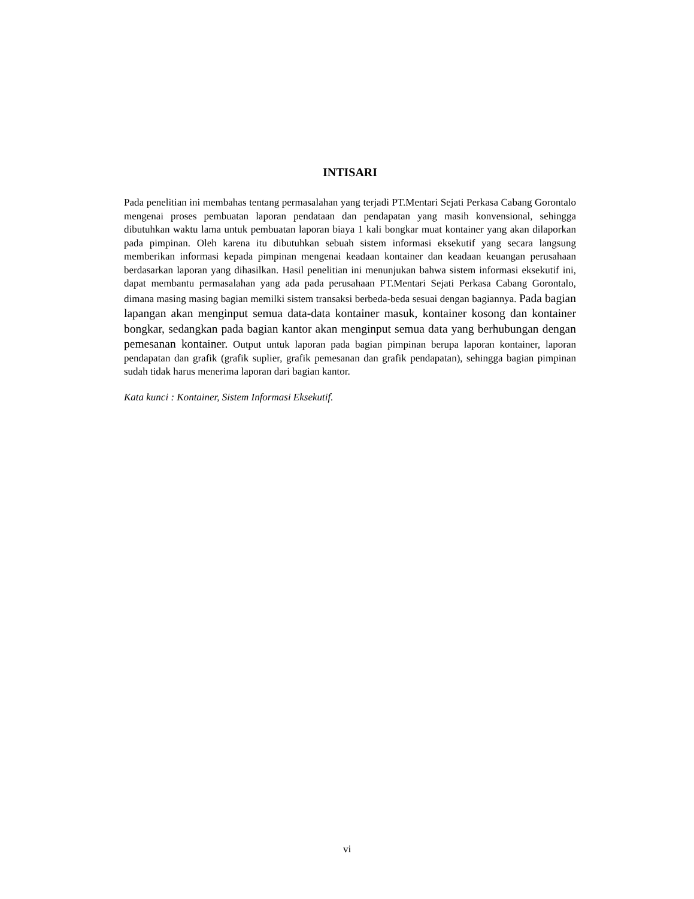INTISARI
Pada penelitian ini membahas tentang permasalahan yang terjadi PT.Mentari Sejati Perkasa Cabang Gorontalo mengenai proses pembuatan laporan pendataan dan pendapatan yang masih konvensional, sehingga dibutuhkan waktu lama untuk pembuatan laporan biaya 1 kali bongkar muat kontainer yang akan dilaporkan pada pimpinan. Oleh karena itu dibutuhkan sebuah sistem informasi eksekutif yang secara langsung memberikan informasi kepada pimpinan mengenai keadaan kontainer dan keadaan keuangan perusahaan berdasarkan laporan yang dihasilkan. Hasil penelitian ini menunjukan bahwa sistem informasi eksekutif ini, dapat membantu permasalahan yang ada pada perusahaan PT.Mentari Sejati Perkasa Cabang Gorontalo, dimana masing masing bagian memilki sistem transaksi berbeda-beda sesuai dengan bagiannya. Pada bagian lapangan akan menginput semua data-data kontainer masuk, kontainer kosong dan kontainer bongkar, sedangkan pada bagian kantor akan menginput semua data yang berhubungan dengan pemesanan kontainer. Output untuk laporan pada bagian pimpinan berupa laporan kontainer, laporan pendapatan dan grafik (grafik suplier, grafik pemesanan dan grafik pendapatan), sehingga bagian pimpinan sudah tidak harus menerima laporan dari bagian kantor.
Kata kunci : Kontainer, Sistem Informasi Eksekutif.
vi